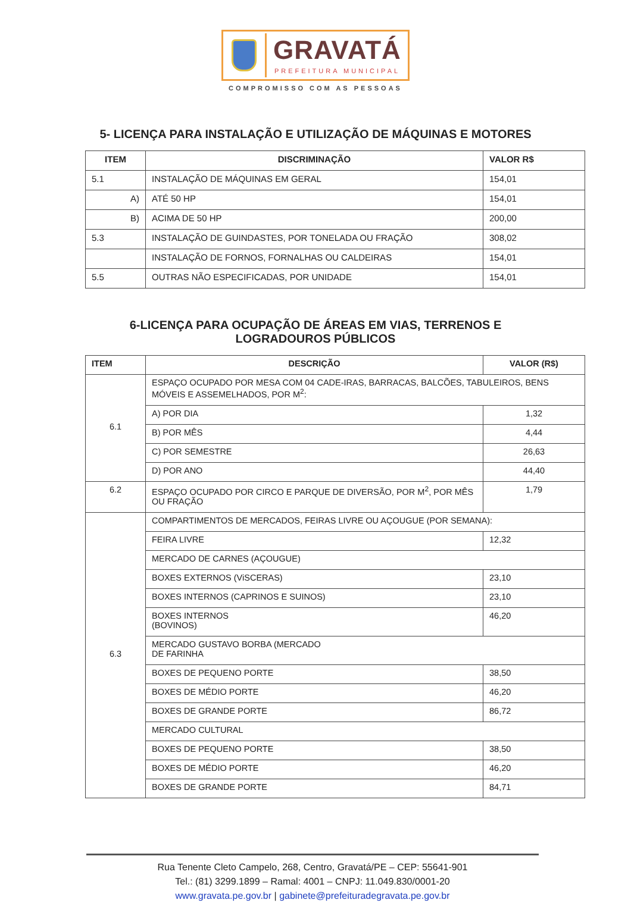GRAVATÁ
PREFEITURA MUNICIPAL
COMPROMISSO COM AS PESSOAS
5- LICENÇA PARA INSTALAÇÃO E UTILIZAÇÃO DE MÁQUINAS E MOTORES
| ITEM | DISCRIMINAÇÃO | VALOR R$ |
| --- | --- | --- |
| 5.1 | INSTALAÇÃO DE MÁQUINAS EM GERAL | 154,01 |
| A) | ATÉ 50 HP | 154,01 |
| B) | ACIMA DE 50 HP | 200,00 |
| 5.3 | INSTALAÇÃO DE GUINDASTES, POR TONELADA OU FRAÇÃO | 308,02 |
| | INSTALAÇÃO DE FORNOS, FORNALHAS OU CALDEIRAS | 154,01 |
| 5.5 | OUTRAS NÃO ESPECIFICADAS, POR UNIDADE | 154,01 |
6-LICENÇA PARA OCUPAÇÃO DE ÁREAS EM VIAS, TERRENOS E
LOGRADOUROS PÚBLICOS
| ITEM | DESCRIÇÃO | VALOR (R$) |
| --- | --- | --- |
| 6.1 | ESPAÇO OCUPADO POR MESA COM 04 CADE-IRAS, BARRACAS, BALCÕES, TABULEIROS, BENS MÓVEIS E ASSEMELHADOS, POR M<sup>2</sup>: | |
| | A) POR DIA | 1,32 |
| | B) POR MÊS | 4,44 |
| | C) POR SEMESTRE | 26,63 |
| | D) POR ANO | 44,40 |
| 6.2 | ESPAÇO OCUPADO POR CIRCO E PARQUE DE DIVERSÃO, POR M<sup>2</sup>, POR MÊS OU FRAÇÃO | 1,79 |
| 6.3 | COMPARTIMENTOS DE MERCADOS, FEIRAS LIVRE OU AÇOUGUE (POR SEMANA): | |
| | FEIRA LIVRE | 12,32 |
| | MERCADO DE CARNES (AÇOUGUE) | |
| | BOXES EXTERNOS (ViSCERAS) | 23,10 |
| | BOXES INTERNOS (CAPRINOS E SUINOS) | 23,10 |
| | BOXES INTERNOS (BOVINOS) | 46,20 |
| | MERCADO GUSTAVO BORBA (MERCADO DE FARINHA | |
| | BOXES DE PEQUENO PORTE | 38,50 |
| | BOXES DE MÉDIO PORTE | 46,20 |
| | BOXES DE GRANDE PORTE | 86,72 |
| | MERCADO CULTURAL | |
| | BOXES DE PEQUENO PORTE | 38,50 |
| | BOXES DE MÉDIO PORTE | 46,20 |
| | BOXES DE GRANDE PORTE | 84,71 |
Rua Tenente Cleto Campelo, 268, Centro, Gravatá/PE – CEP: 55641-901
Tel.: (81) 3299.1899 – Ramal: 4001 – CNPJ: 11.049.830/0001-20
www.gravata.pe.gov.br | gabinete@prefeituradegravata.pe.gov.br